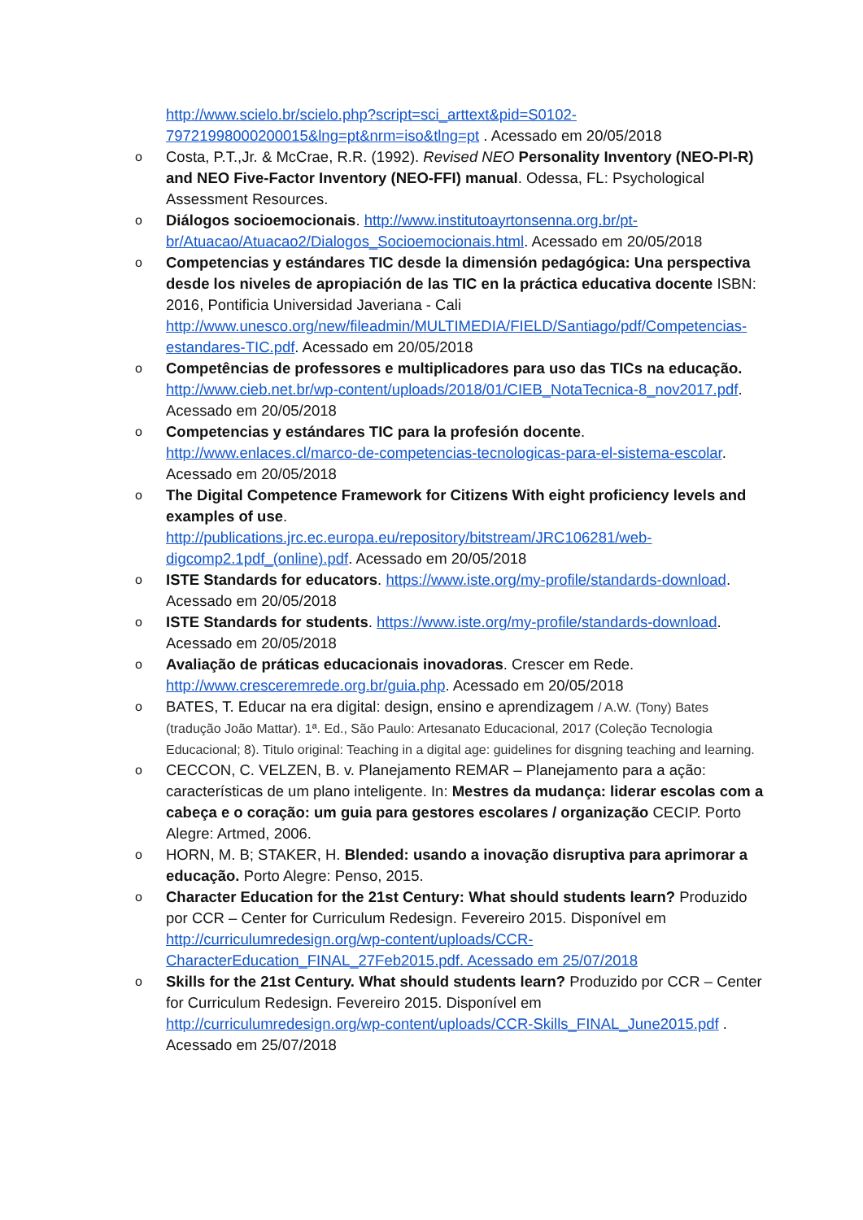http://www.scielo.br/scielo.php?script=sci_arttext&pid=S0102-79721998000200015&lng=pt&nrm=iso&tlng=pt . Acessado em 20/05/2018
o Costa, P.T.,Jr. & McCrae, R.R. (1992). Revised NEO Personality Inventory (NEO-PI-R) and NEO Five-Factor Inventory (NEO-FFI) manual. Odessa, FL: Psychological Assessment Resources.
o Diálogos socioemocionais. http://www.institutoayrtonsenna.org.br/pt-br/Atuacao/Atuacao2/Dialogos_Socioemocionais.html. Acessado em 20/05/2018
o Competencias y estándares TIC desde la dimensión pedagógica: Una perspectiva desde los niveles de apropiación de las TIC en la práctica educativa docente ISBN: 2016, Pontificia Universidad Javeriana - Cali http://www.unesco.org/new/fileadmin/MULTIMEDIA/FIELD/Santiago/pdf/Competencias-estandares-TIC.pdf. Acessado em 20/05/2018
o Competências de professores e multiplicadores para uso das TICs na educação. http://www.cieb.net.br/wp-content/uploads/2018/01/CIEB_NotaTecnica-8_nov2017.pdf. Acessado em 20/05/2018
o Competencias y estándares TIC para la profesión docente. http://www.enlaces.cl/marco-de-competencias-tecnologicas-para-el-sistema-escolar. Acessado em 20/05/2018
o The Digital Competence Framework for Citizens With eight proficiency levels and examples of use. http://publications.jrc.ec.europa.eu/repository/bitstream/JRC106281/web-digcomp2.1pdf_(online).pdf. Acessado em 20/05/2018
o ISTE Standards for educators. https://www.iste.org/my-profile/standards-download. Acessado em 20/05/2018
o ISTE Standards for students. https://www.iste.org/my-profile/standards-download. Acessado em 20/05/2018
o Avaliação de práticas educacionais inovadoras. Crescer em Rede. http://www.cresceremrede.org.br/guia.php. Acessado em 20/05/2018
o BATES, T. Educar na era digital: design, ensino e aprendizagem / A.W. (Tony) Bates (tradução João Mattar). 1ª. Ed., São Paulo: Artesanato Educacional, 2017 (Coleção Tecnologia Educacional; 8). Titulo original: Teaching in a digital age: guidelines for disgning teaching and learning.
o CECCON, C. VELZEN, B. v. Planejamento REMAR – Planejamento para a ação: características de um plano inteligente. In: Mestres da mudança: liderar escolas com a cabeça e o coração: um guia para gestores escolares / organização CECIP. Porto Alegre: Artmed, 2006.
o HORN, M. B; STAKER, H. Blended: usando a inovação disruptiva para aprimorar a educação. Porto Alegre: Penso, 2015.
o Character Education for the 21st Century: What should students learn? Produzido por CCR – Center for Curriculum Redesign. Fevereiro 2015. Disponível em http://curriculumredesign.org/wp-content/uploads/CCR-CharacterEducation_FINAL_27Feb2015.pdf. Acessado em 25/07/2018
o Skills for the 21st Century. What should students learn? Produzido por CCR – Center for Curriculum Redesign. Fevereiro 2015. Disponível em http://curriculumredesign.org/wp-content/uploads/CCR-Skills_FINAL_June2015.pdf . Acessado em 25/07/2018